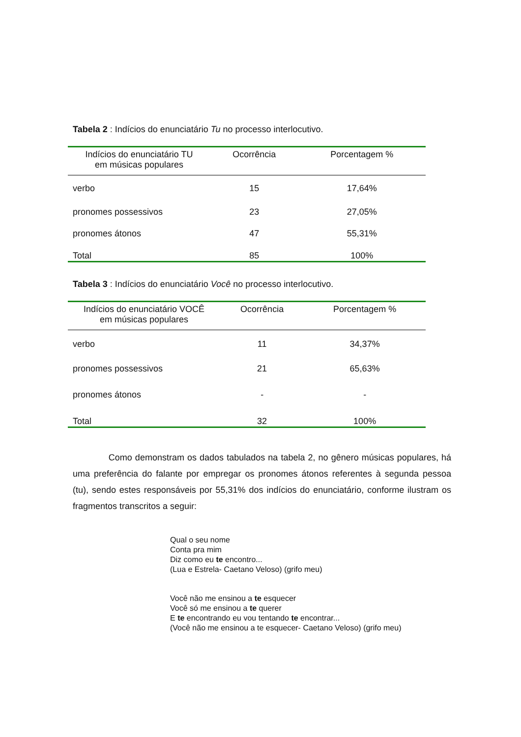Tabela 2 : Indícios do enunciatário Tu no processo interlocutivo.
| Indícios do enunciatário TU em músicas populares | Ocorrência | Porcentagem % |
| --- | --- | --- |
| verbo | 15 | 17,64% |
| pronomes possessivos | 23 | 27,05% |
| pronomes átonos | 47 | 55,31% |
| Total | 85 | 100% |
Tabela 3 : Indícios do enunciatário Você no processo interlocutivo.
| Indícios do enunciatário VOCÊ em músicas populares | Ocorrência | Porcentagem % |
| --- | --- | --- |
| verbo | 11 | 34,37% |
| pronomes possessivos | 21 | 65,63% |
| pronomes átonos | - | - |
| Total | 32 | 100% |
Como demonstram os dados tabulados na tabela 2, no gênero músicas populares, há uma preferência do falante por empregar os pronomes átonos referentes à segunda pessoa (tu), sendo estes responsáveis por 55,31% dos indícios do enunciatário, conforme ilustram os fragmentos transcritos a seguir:
Qual o seu nome
Conta pra mim
Diz como eu te encontro...
(Lua e Estrela- Caetano Veloso) (grifo meu)
Você não me ensinou a te esquecer
Você só me ensinou a te querer
E te encontrando eu vou tentando te encontrar...
(Você não me ensinou a te esquecer- Caetano Veloso) (grifo meu)